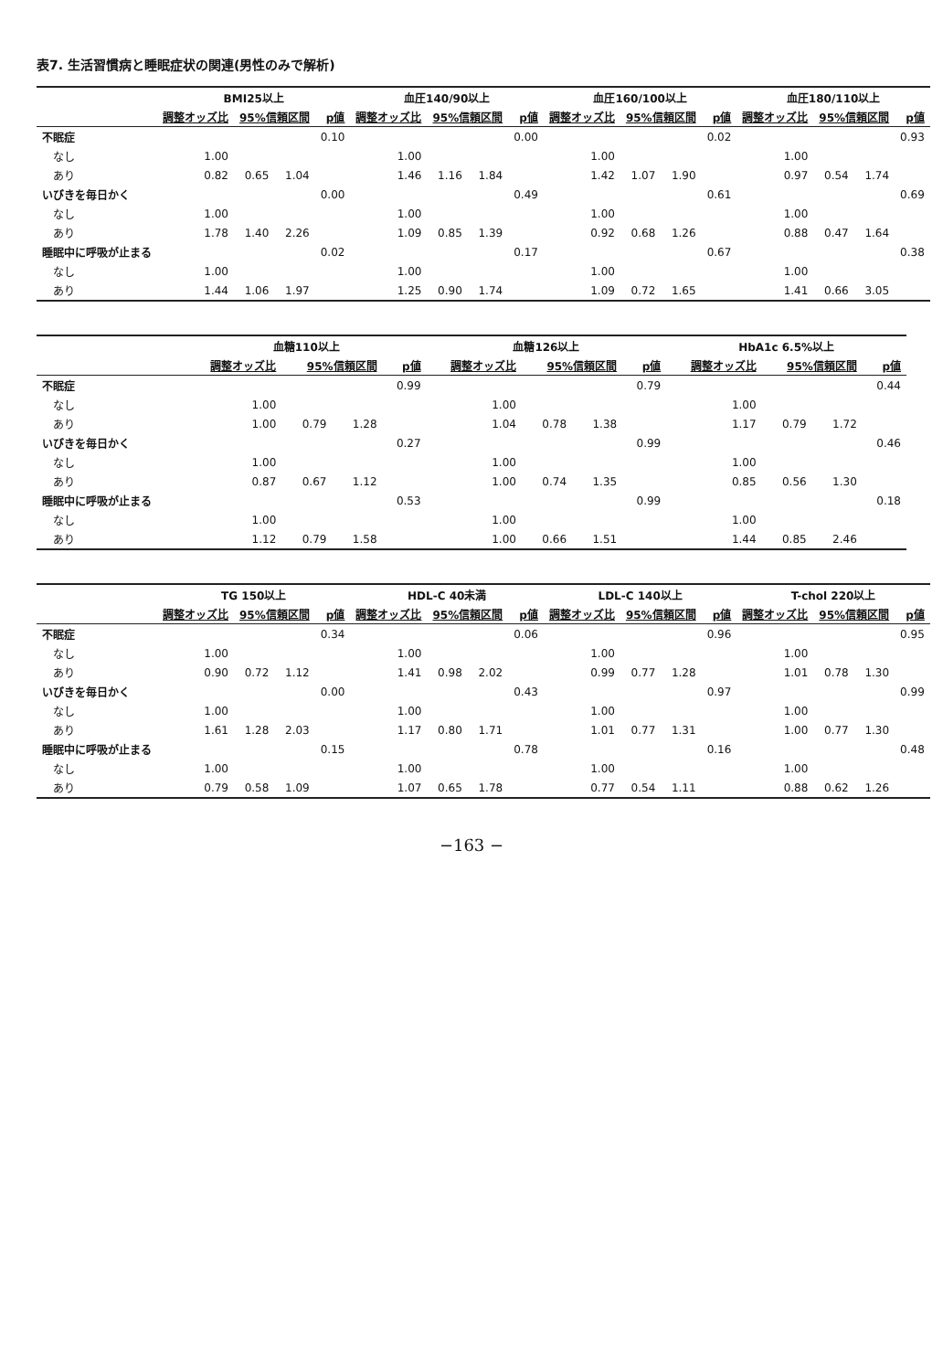表7. 生活習慣病と睡眠症状の関連(男性のみで解析)
| | BMI25以上 | | | | 血圧140/90以上 | | | | 血圧160/100以上 | | | | 血圧180/110以上 | | | |
| --- | --- | --- | --- | --- | --- | --- | --- | --- | --- | --- | --- | --- | --- | --- | --- | --- |
| | 調整オッズ比 | 95%信頼区間 | | p値 | 調整オッズ比 | 95%信頼区間 | | p値 | 調整オッズ比 | 95%信頼区間 | | p値 | 調整オッズ比 | 95%信頼区間 | | p値 |
| 不眠症 | | | | 0.10 | | | | 0.00 | | | | 0.02 | | | | 0.93 |
| なし | 1.00 | | | | 1.00 | | | | 1.00 | | | | 1.00 | | | |
| あり | 0.82 | 0.65 | 1.04 | | 1.46 | 1.16 | 1.84 | | 1.42 | 1.07 | 1.90 | | 0.97 | 0.54 | 1.74 | |
| いびきを毎日かく | | | | 0.00 | | | | 0.49 | | | | 0.61 | | | | 0.69 |
| なし | 1.00 | | | | 1.00 | | | | 1.00 | | | | 1.00 | | | |
| あり | 1.78 | 1.40 | 2.26 | | 1.09 | 0.85 | 1.39 | | 0.92 | 0.68 | 1.26 | | 0.88 | 0.47 | 1.64 | |
| 睡眠中に呼吸が止まる | | | | 0.02 | | | | 0.17 | | | | 0.67 | | | | 0.38 |
| なし | 1.00 | | | | 1.00 | | | | 1.00 | | | | 1.00 | | | |
| あり | 1.44 | 1.06 | 1.97 | | 1.25 | 0.90 | 1.74 | | 1.09 | 0.72 | 1.65 | | 1.41 | 0.66 | 3.05 | |
| | 血糖110以上 | | | | 血糖126以上 | | | | HbA1c 6.5%以上 | | | |
| --- | --- | --- | --- | --- | --- | --- | --- | --- | --- | --- | --- | --- |
| | 調整オッズ比 | 95%信頼区間 | | p値 | 調整オッズ比 | 95%信頼区間 | | p値 | 調整オッズ比 | 95%信頼区間 | | p値 |
| 不眠症 | | | | 0.99 | | | | 0.79 | | | | 0.44 |
| なし | 1.00 | | | | 1.00 | | | | 1.00 | | | |
| あり | 1.00 | 0.79 | 1.28 | | 1.04 | 0.78 | 1.38 | | 1.17 | 0.79 | 1.72 | |
| いびきを毎日かく | | | | 0.27 | | | | 0.99 | | | | 0.46 |
| なし | 1.00 | | | | 1.00 | | | | 1.00 | | | |
| あり | 0.87 | 0.67 | 1.12 | | 1.00 | 0.74 | 1.35 | | 0.85 | 0.56 | 1.30 | |
| 睡眠中に呼吸が止まる | | | | 0.53 | | | | 0.99 | | | | 0.18 |
| なし | 1.00 | | | | 1.00 | | | | 1.00 | | | |
| あり | 1.12 | 0.79 | 1.58 | | 1.00 | 0.66 | 1.51 | | 1.44 | 0.85 | 2.46 | |
| | TG 150以上 | | | | HDL-C 40未満 | | | | LDL-C 140以上 | | | | T-chol 220以上 | | | |
| --- | --- | --- | --- | --- | --- | --- | --- | --- | --- | --- | --- | --- | --- | --- | --- | --- |
| | 調整オッズ比 | 95%信頼区間 | | p値 | 調整オッズ比 | 95%信頼区間 | | p値 | 調整オッズ比 | 95%信頼区間 | | p値 | 調整オッズ比 | 95%信頼区間 | | p値 |
| 不眠症 | | | | 0.34 | | | | 0.06 | | | | 0.96 | | | | 0.95 |
| なし | 1.00 | | | | 1.00 | | | | 1.00 | | | | 1.00 | | | |
| あり | 0.90 | 0.72 | 1.12 | | 1.41 | 0.98 | 2.02 | | 0.99 | 0.77 | 1.28 | | 1.01 | 0.78 | 1.30 | |
| いびきを毎日かく | | | | 0.00 | | | | 0.43 | | | | 0.97 | | | | 0.99 |
| なし | 1.00 | | | | 1.00 | | | | 1.00 | | | | 1.00 | | | |
| あり | 1.61 | 1.28 | 2.03 | | 1.17 | 0.80 | 1.71 | | 1.01 | 0.77 | 1.31 | | 1.00 | 0.77 | 1.30 | |
| 睡眠中に呼吸が止まる | | | | 0.15 | | | | 0.78 | | | | 0.16 | | | | 0.48 |
| なし | 1.00 | | | | 1.00 | | | | 1.00 | | | | 1.00 | | | |
| あり | 0.79 | 0.58 | 1.09 | | 1.07 | 0.65 | 1.78 | | 0.77 | 0.54 | 1.11 | | 0.88 | 0.62 | 1.26 | |
−163 −